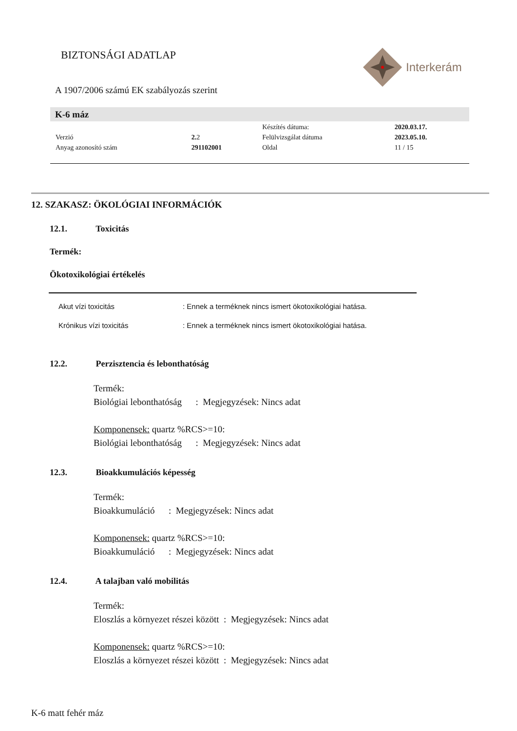BIZTONSÁGI ADATLAP Interkerám
A 1907/2006 számú EK szabályozás szerint
K-6 máz
| | | Készítés dátuma: | 2020.03.17. |
| Verzió | 2. 2 | Felülvizsgálat dátuma | 2023.05.10. |
| Anyag azonosító szám | 291102001 | Oldal | 11 / 15 |
12. SZAKASZ: ÖKOLÓGIAI INFORMÁCIÓK
12.1. Toxicitás
Termék:
Ökotoxikológiai értékelés
Akut vízi toxicitás: Ennek a terméknek nincs ismert ökotoxikológiai hatása.
Krónikus vízi toxicitás: Ennek a terméknek nincs ismert ökotoxikológiai hatása.
12.2. Perzisztencia és lebonthatóság
Termék:
Biológiai lebonthatóság : Megjegyzések: Nincs adat
Komponensek: quartz %RCS>=10:
Biológiai lebonthatóság : Megjegyzések: Nincs adat
12.3. Bioakkumulációs képesség
Termék:
Bioakkumuláció : Megjegyzések: Nincs adat
Komponensek: quartz %RCS>=10:
Bioakkumuláció : Megjegyzések: Nincs adat
12.4. A talajban való mobilitás
Termék:
Eloszlás a környezet részei között : Megjegyzések: Nincs adat
Komponensek: quartz %RCS>=10:
Eloszlás a környezet részei között : Megjegyzések: Nincs adat
K-6 matt fehér máz